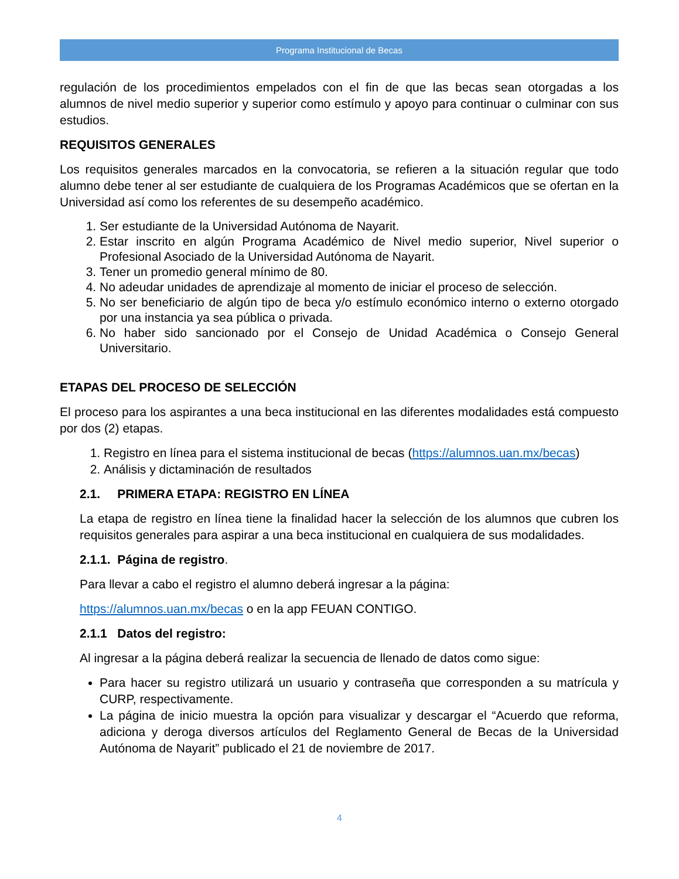Programa Institucional de Becas
regulación de los procedimientos empelados con el fin de que las becas sean otorgadas a los alumnos de nivel medio superior y superior como estímulo y apoyo para continuar o culminar con sus estudios.
REQUISITOS GENERALES
Los requisitos generales marcados en la convocatoria, se refieren a la situación regular que todo alumno debe tener al ser estudiante de cualquiera de los Programas Académicos que se ofertan en la Universidad así como los referentes de su desempeño académico.
1. Ser estudiante de la Universidad Autónoma de Nayarit.
2. Estar inscrito en algún Programa Académico de Nivel medio superior, Nivel superior o Profesional Asociado de la Universidad Autónoma de Nayarit.
3. Tener un promedio general mínimo de 80.
4. No adeudar unidades de aprendizaje al momento de iniciar el proceso de selección.
5. No ser beneficiario de algún tipo de beca y/o estímulo económico interno o externo otorgado por una instancia ya sea pública o privada.
6. No haber sido sancionado por el Consejo de Unidad Académica o Consejo General Universitario.
ETAPAS DEL PROCESO DE SELECCIÓN
El proceso para los aspirantes a una beca institucional en las diferentes modalidades está compuesto por dos (2) etapas.
1. Registro en línea para el sistema institucional de becas (https://alumnos.uan.mx/becas)
2. Análisis y dictaminación de resultados
2.1. PRIMERA ETAPA: REGISTRO EN LÍNEA
La etapa de registro en línea tiene la finalidad hacer la selección de los alumnos que cubren los requisitos generales para aspirar a una beca institucional en cualquiera de sus modalidades.
2.1.1. Página de registro.
Para llevar a cabo el registro el alumno deberá ingresar a la página:
https://alumnos.uan.mx/becas o en la app FEUAN CONTIGO.
2.1.1 Datos del registro:
Al ingresar a la página deberá realizar la secuencia de llenado de datos como sigue:
Para hacer su registro utilizará un usuario y contraseña que corresponden a su matrícula y CURP, respectivamente.
La página de inicio muestra la opción para visualizar y descargar el “Acuerdo que reforma, adiciona y deroga diversos artículos del Reglamento General de Becas de la Universidad Autónoma de Nayarit” publicado el 21 de noviembre de 2017.
4